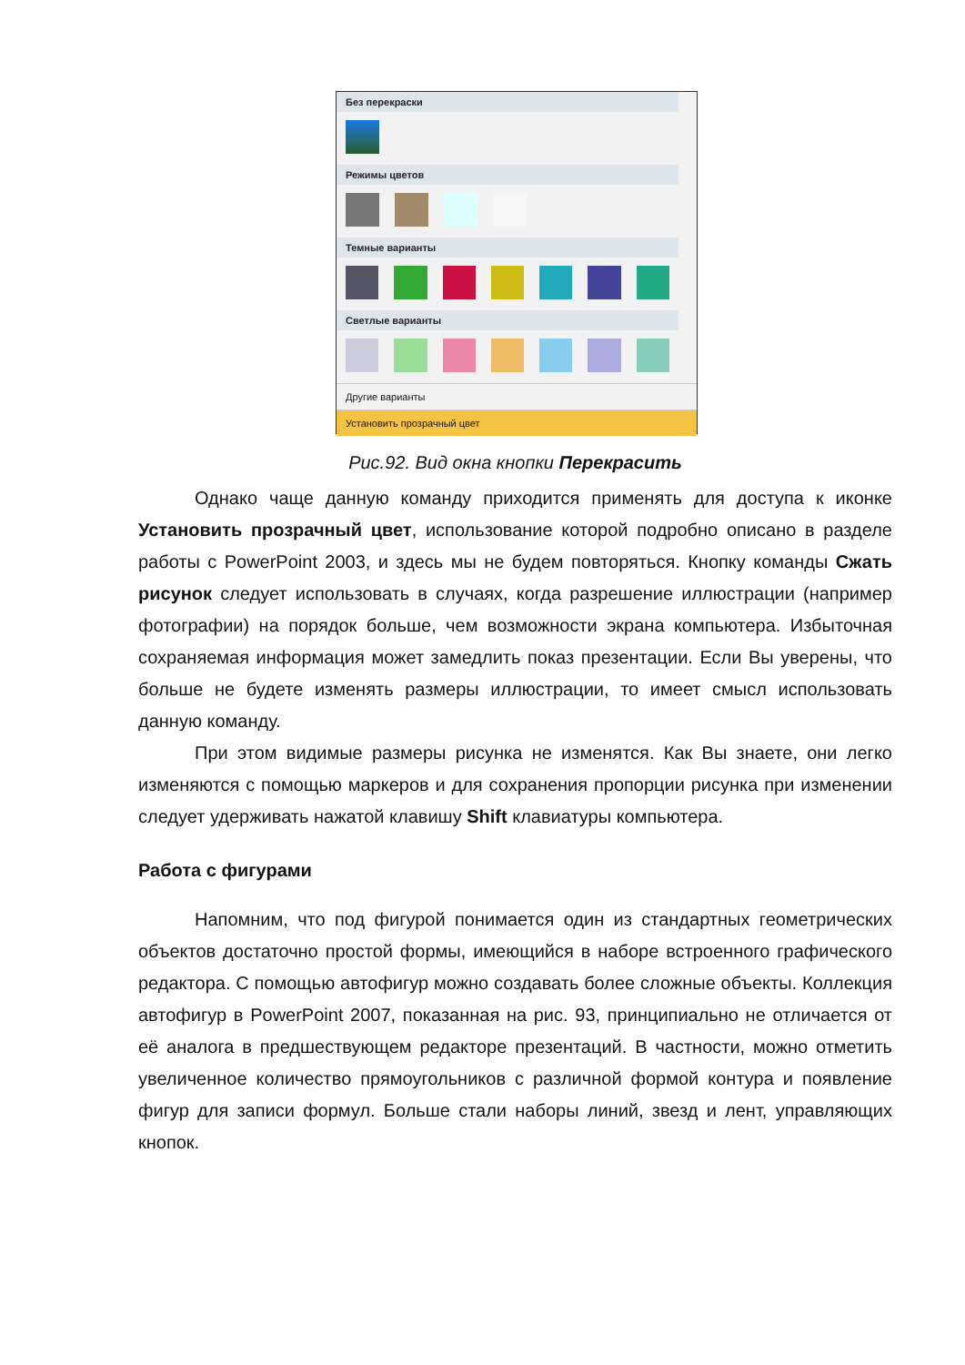Без перекраски
Режимы цветов
Темные варианты
Светлые варианты
Другие варианты
Установить прозрачный цвет
Рис.92. Вид окна кнопки Перекрасить
Однако чаще данную команду приходится применять для доступа к иконке Установить прозрачный цвет, использование которой подробно описано в разделе работы с PowerPoint 2003, и здесь мы не будем повторяться. Кнопку команды Сжать рисунок следует использовать в случаях, когда разрешение иллюстрации (например фотографии) на порядок больше, чем возможности экрана компьютера. Избыточная сохраняемая информация может замедлить показ презентации. Если Вы уверены, что больше не будете изменять размеры иллюстрации, то имеет смысл использовать данную команду.
При этом видимые размеры рисунка не изменятся. Как Вы знаете, они легко изменяются с помощью маркеров и для сохранения пропорции рисунка при изменении следует удерживать нажатой клавишу Shift клавиатуры компьютера.
Работа с фигурами
Напомним, что под фигурой понимается один из стандартных геометрических объектов достаточно простой формы, имеющийся в наборе встроенного графического редактора. С помощью автофигур можно создавать более сложные объекты. Коллекция автофигур в PowerPoint 2007, показанная на рис. 93, принципиально не отличается от её аналога в предшествующем редакторе презентаций. В частности, можно отметить увеличенное количество прямоугольников с различной формой контура и появление фигур для записи формул. Больше стали наборы линий, звезд и лент, управляющих кнопок.